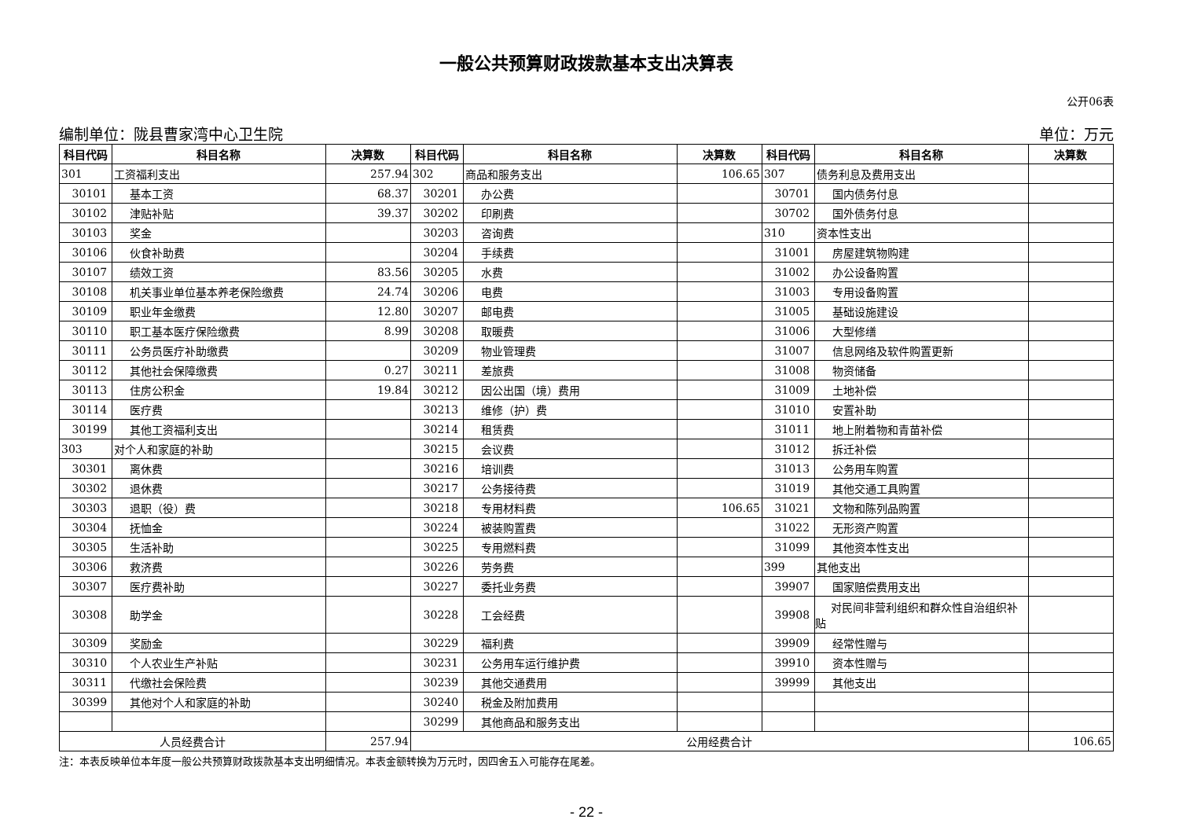一般公共预算财政拨款基本支出决算表
公开06表
编制单位：陇县曹家湾中心卫生院 单位：万元
| 科目代码 | 科目名称 | 决算数 | 科目代码 | 科目名称 | 决算数 | 科目代码 | 科目名称 | 决算数 |
| --- | --- | --- | --- | --- | --- | --- | --- | --- |
| 301 | 工资福利支出 | 257.94 | 302 | 商品和服务支出 | 106.65 | 307 | 债务利息及费用支出 | |
| 30101 | 基本工资 | 68.37 | 30201 | 办公费 | | 30701 | 国内债务付息 | |
| 30102 | 津贴补贴 | 39.37 | 30202 | 印刷费 | | 30702 | 国外债务付息 | |
| 30103 | 奖金 | | 30203 | 咨询费 | | 310 | 资本性支出 | |
| 30106 | 伙食补助费 | | 30204 | 手续费 | | 31001 | 房屋建筑物购建 | |
| 30107 | 绩效工资 | 83.56 | 30205 | 水费 | | 31002 | 办公设备购置 | |
| 30108 | 机关事业单位基本养老保险缴费 | 24.74 | 30206 | 电费 | | 31003 | 专用设备购置 | |
| 30109 | 职业年金缴费 | 12.80 | 30207 | 邮电费 | | 31005 | 基础设施建设 | |
| 30110 | 职工基本医疗保险缴费 | 8.99 | 30208 | 取暖费 | | 31006 | 大型修缮 | |
| 30111 | 公务员医疗补助缴费 | | 30209 | 物业管理费 | | 31007 | 信息网络及软件购置更新 | |
| 30112 | 其他社会保障缴费 | 0.27 | 30211 | 差旅费 | | 31008 | 物资储备 | |
| 30113 | 住房公积金 | 19.84 | 30212 | 因公出国（境）费用 | | 31009 | 土地补偿 | |
| 30114 | 医疗费 | | 30213 | 维修（护）费 | | 31010 | 安置补助 | |
| 30199 | 其他工资福利支出 | | 30214 | 租赁费 | | 31011 | 地上附着物和青苗补偿 | |
| 303 | 对个人和家庭的补助 | | 30215 | 会议费 | | 31012 | 拆迁补偿 | |
| 30301 | 离休费 | | 30216 | 培训费 | | 31013 | 公务用车购置 | |
| 30302 | 退休费 | | 30217 | 公务接待费 | | 31019 | 其他交通工具购置 | |
| 30303 | 退职（役）费 | | 30218 | 专用材料费 | 106.65 | 31021 | 文物和陈列品购置 | |
| 30304 | 抚恤金 | | 30224 | 被装购置费 | | 31022 | 无形资产购置 | |
| 30305 | 生活补助 | | 30225 | 专用燃料费 | | 31099 | 其他资本性支出 | |
| 30306 | 救济费 | | 30226 | 劳务费 | | 399 | 其他支出 | |
| 30307 | 医疗费补助 | | 30227 | 委托业务费 | | 39907 | 国家赔偿费用支出 | |
| 30308 | 助学金 | | 30228 | 工会经费 | | 39908 | 对民间非营利组织和群众性自治组织补贴 | |
| 30309 | 奖励金 | | 30229 | 福利费 | | 39909 | 经常性赠与 | |
| 30310 | 个人农业生产补贴 | | 30231 | 公务用车运行维护费 | | 39910 | 资本性赠与 | |
| 30311 | 代缴社会保险费 | | 30239 | 其他交通费用 | | 39999 | 其他支出 | |
| 30399 | 其他对个人和家庭的补助 | | 30240 | 税金及附加费用 | | | | |
| | | | 30299 | 其他商品和服务支出 | | | | |
| 人员经费合计 | | 257.94 | 公用经费合计 | | | | | 106.65 |
注：本表反映单位本年度一般公共预算财政拨款基本支出明细情况。本表金额转换为万元时，因四舍五入可能存在尾差。
- 22 -